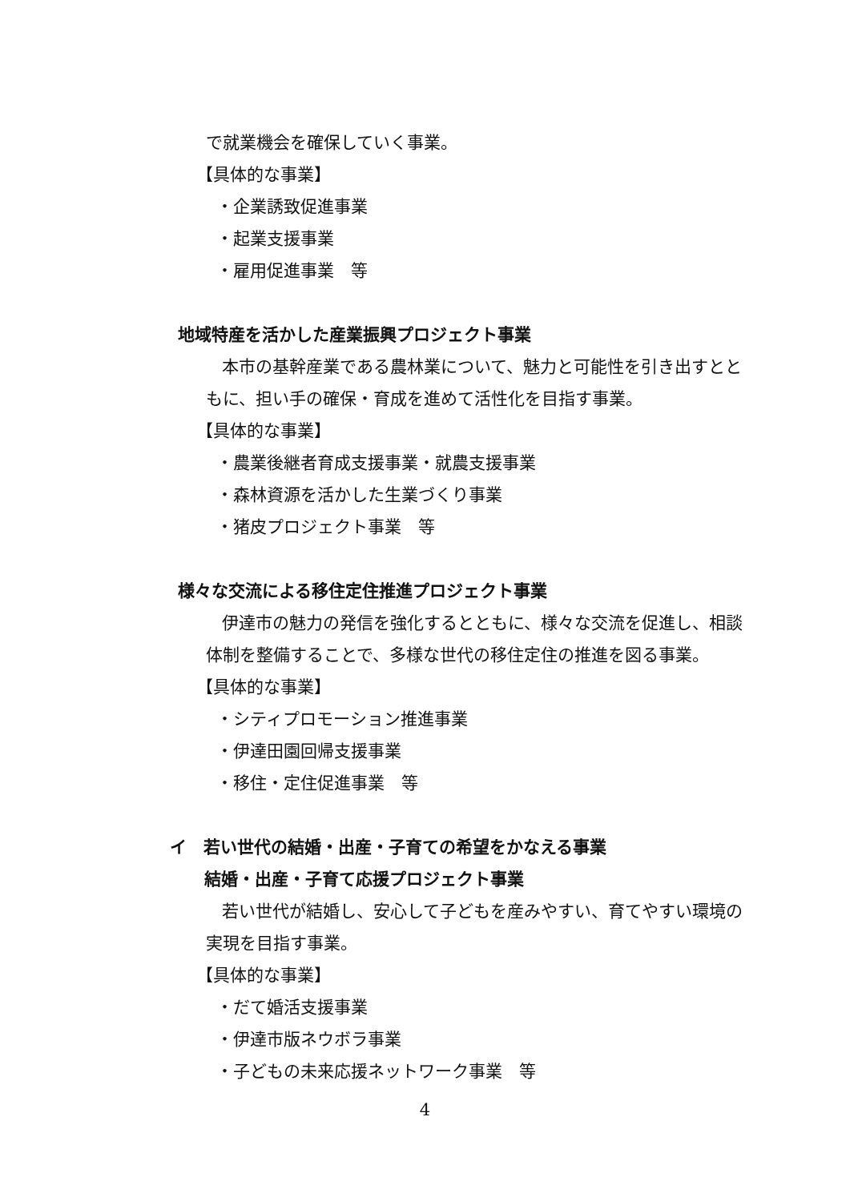で就業機会を確保していく事業。
【具体的な事業】
・企業誘致促進事業
・起業支援事業
・雇用促進事業　等
地域特産を活かした産業振興プロジェクト事業
本市の基幹産業である農林業について、魅力と可能性を引き出すとと
もに、担い手の確保・育成を進めて活性化を目指す事業。
【具体的な事業】
・農業後継者育成支援事業・就農支援事業
・森林資源を活かした生業づくり事業
・猪皮プロジェクト事業　等
様々な交流による移住定住推進プロジェクト事業
伊達市の魅力の発信を強化するとともに、様々な交流を促進し、相談
体制を整備することで、多様な世代の移住定住の推進を図る事業。
【具体的な事業】
・シティプロモーション推進事業
・伊達田園回帰支援事業
・移住・定住促進事業　等
イ　若い世代の結婚・出産・子育ての希望をかなえる事業
結婚・出産・子育て応援プロジェクト事業
若い世代が結婚し、安心して子どもを産みやすい、育てやすい環境の
実現を目指す事業。
【具体的な事業】
・だて婚活支援事業
・伊達市版ネウボラ事業
・子どもの未来応援ネットワーク事業　等
4